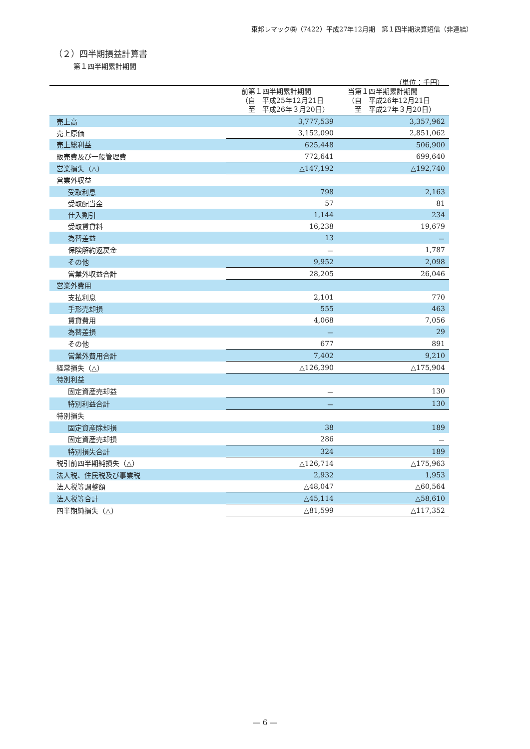東邦レマック㈱（7422）平成27年12月期　第１四半期決算短信（非連結）
（２）四半期損益計算書
第１四半期累計期間
（単位：千円）
| | 前第１四半期累計期間 （自 平成25年12月21日 至 平成26年３月20日） | 当第１四半期累計期間 （自 平成26年12月21日 至 平成27年３月20日） |
| --- | --- | --- |
| 売上高 | 3,777,539 | 3,357,962 |
| 売上原価 | 3,152,090 | 2,851,062 |
| 売上総利益 | 625,448 | 506,900 |
| 販売費及び一般管理費 | 772,641 | 699,640 |
| 営業損失（△） | △147,192 | △192,740 |
| 営業外収益 | | |
| 受取利息 | 798 | 2,163 |
| 受取配当金 | 57 | 81 |
| 仕入割引 | 1,144 | 234 |
| 受取賃貸料 | 16,238 | 19,679 |
| 為替差益 | 13 | － |
| 保険解約返戻金 | － | 1,787 |
| その他 | 9,952 | 2,098 |
| 営業外収益合計 | 28,205 | 26,046 |
| 営業外費用 | | |
| 支払利息 | 2,101 | 770 |
| 手形売却損 | 555 | 463 |
| 賃貸費用 | 4,068 | 7,056 |
| 為替差損 | － | 29 |
| その他 | 677 | 891 |
| 営業外費用合計 | 7,402 | 9,210 |
| 経常損失（△） | △126,390 | △175,904 |
| 特別利益 | | |
| 固定資産売却益 | － | 130 |
| 特別利益合計 | － | 130 |
| 特別損失 | | |
| 固定資産除却損 | 38 | 189 |
| 固定資産売却損 | 286 | － |
| 特別損失合計 | 324 | 189 |
| 税引前四半期純損失（△） | △126,714 | △175,963 |
| 法人税、住民税及び事業税 | 2,932 | 1,953 |
| 法人税等調整額 | △48,047 | △60,564 |
| 法人税等合計 | △45,114 | △58,610 |
| 四半期純損失（△） | △81,599 | △117,352 |
― 6 ―